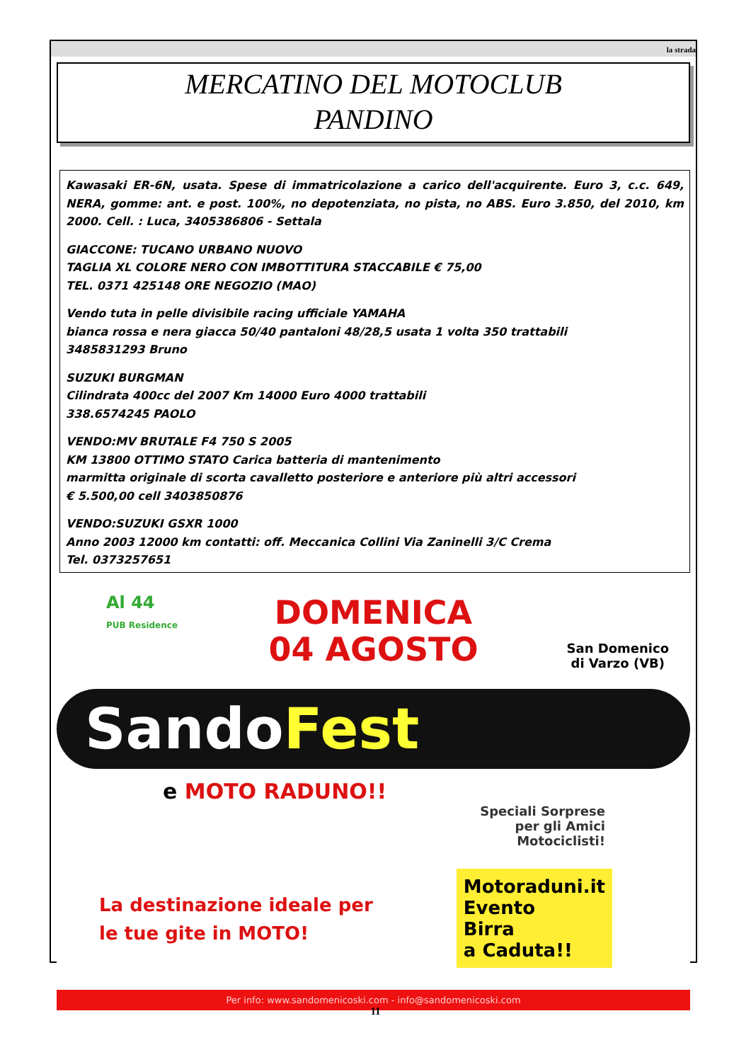la strada
MERCATINO DEL MOTOCLUB
PANDINO
Kawasaki ER-6N, usata. Spese di immatricolazione a carico dell'acquirente. Euro 3, c.c. 649, NERA, gomme: ant. e post. 100%, no depotenziata, no pista, no ABS. Euro 3.850, del 2010, km 2000. Cell. : Luca, 3405386806 - Settala
GIACCONE: TUCANO URBANO NUOVO
TAGLIA XL COLORE NERO CON IMBOTTITURA STACCABILE € 75,00
TEL. 0371 425148 ORE NEGOZIO (MAO)
Vendo tuta in pelle divisibile racing ufficiale YAMAHA
bianca rossa e nera giacca 50/40 pantaloni 48/28,5 usata 1 volta 350 trattabili
3485831293 Bruno
SUZUKI BURGMAN
Cilindrata 400cc del 2007 Km 14000 Euro 4000 trattabili
338.6574245 PAOLO
VENDO:MV BRUTALE F4 750 S 2005
KM 13800 OTTIMO STATO Carica batteria di mantenimento
marmitta originale di scorta cavalletto posteriore e anteriore più altri accessori
€ 5.500,00 cell 3403850876
VENDO:SUZUKI GSXR 1000
Anno 2003 12000 km contatti: off. Meccanica Collini Via Zaninelli 3/C Crema
Tel. 0373257651
Al 44
PUB Residence
DOMENICA
04 AGOSTO
San Domenico
di Varzo (VB)
SandoFest
e MOTO RADUNO!!
Speciali Sorprese
per gli Amici
Motociclisti!
La destinazione ideale per
le tue gite in MOTO!
Motoraduni.it
Evento
Birra
a Caduta!!
Per info: www.sandomenicoski.com - info@sandomenicoski.com
11